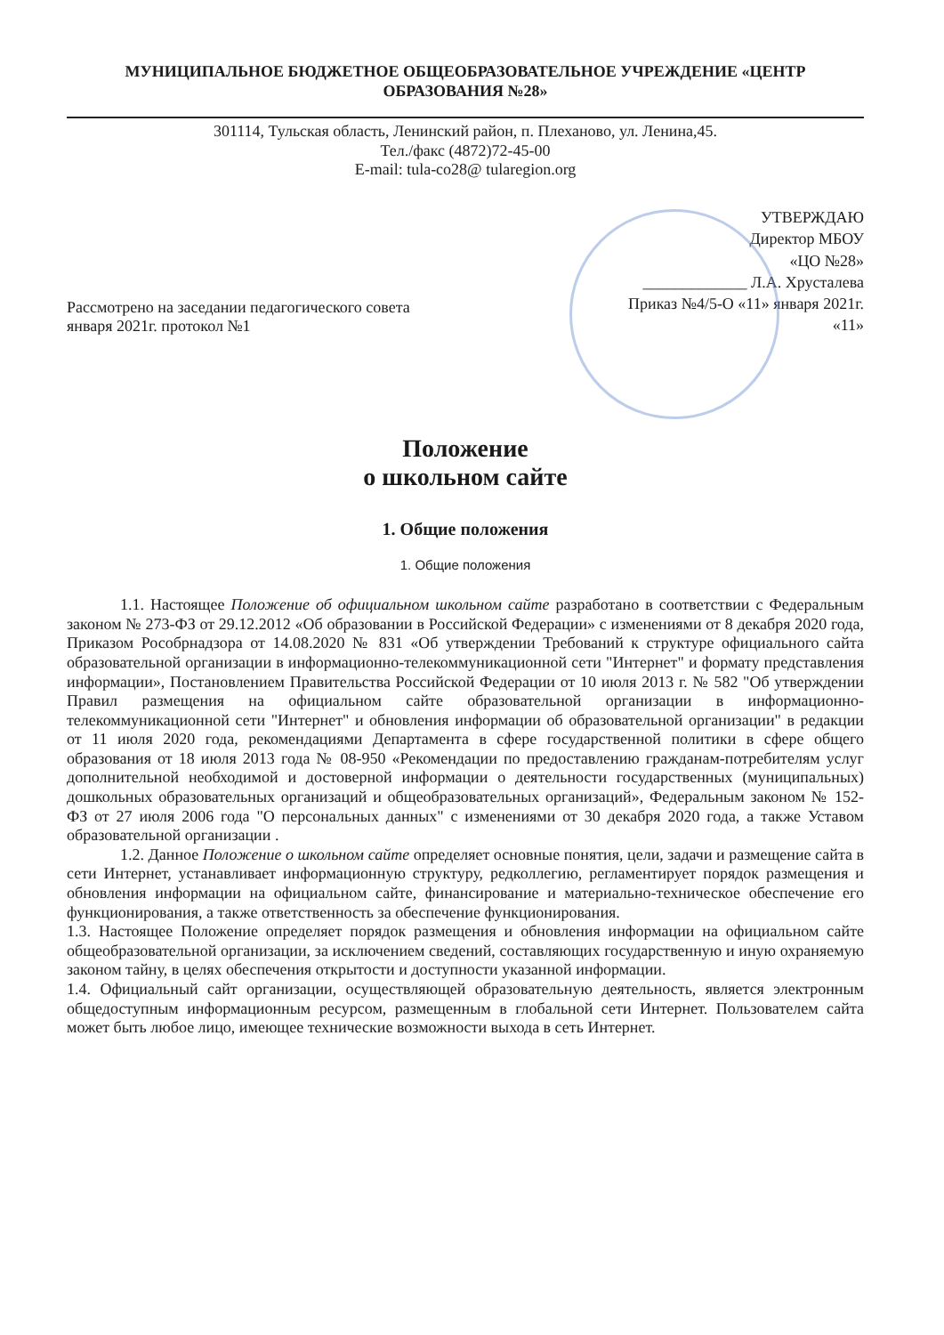МУНИЦИПАЛЬНОЕ БЮДЖЕТНОЕ ОБЩЕОБРАЗОВАТЕЛЬНОЕ УЧРЕЖДЕНИЕ «ЦЕНТР
ОБРАЗОВАНИЯ №28»
301114, Тульская область, Ленинский район, п. Плеханово, ул. Ленина,45.
Тел./факс (4872)72-45-00
E-mail: tula-co28@ tularegion.org
Рассмотрено на заседании педагогического совета
января 2021г. протокол №1
УТВЕРЖДАЮ
Директор МБОУ
«ЦО №28»
_____________ Л.А. Хрусталева
Приказ №4/5-О «11» января 2021г.
«11»
Положение
о школьном сайте
1. Общие положения
1. Общие положения
1.1. Настоящее Положение об официальном школьном сайте разработано в соответствии с Федеральным законом № 273-ФЗ от 29.12.2012 «Об образовании в Российской Федерации» с изменениями от 8 декабря 2020 года, Приказом Рособрнадзора от 14.08.2020 № 831 «Об утверждении Требований к структуре официального сайта образовательной организации в информационно-телекоммуникационной сети "Интернет" и формату представления информации», Постановлением Правительства Российской Федерации от 10 июля 2013 г. № 582 "Об утверждении Правил размещения на официальном сайте образовательной организации в информационно-телекоммуникационной сети "Интернет" и обновления информации об образовательной организации" в редакции от 11 июля 2020 года, рекомендациями Департамента в сфере государственной политики в сфере общего образования от 18 июля 2013 года № 08-950 «Рекомендации по предоставлению гражданам-потребителям услуг дополнительной необходимой и достоверной информации о деятельности государственных (муниципальных) дошкольных образовательных организаций и общеобразовательных организаций», Федеральным законом № 152-ФЗ от 27 июля 2006 года "О персональных данных" с изменениями от 30 декабря 2020 года, а также Уставом образовательной организации .
1.2. Данное Положение о школьном сайте определяет основные понятия, цели, задачи и размещение сайта в сети Интернет, устанавливает информационную структуру, редколлегию, регламентирует порядок размещения и обновления информации на официальном сайте, финансирование и материально-техническое обеспечение его функционирования, а также ответственность за обеспечение функционирования.
1.3. Настоящее Положение определяет порядок размещения и обновления информации на официальном сайте общеобразовательной организации, за исключением сведений, составляющих государственную и иную охраняемую законом тайну, в целях обеспечения открытости и доступности указанной информации.
1.4. Официальный сайт организации, осуществляющей образовательную деятельность, является электронным общедоступным информационным ресурсом, размещенным в глобальной сети Интернет. Пользователем сайта может быть любое лицо, имеющее технические возможности выхода в сеть Интернет.